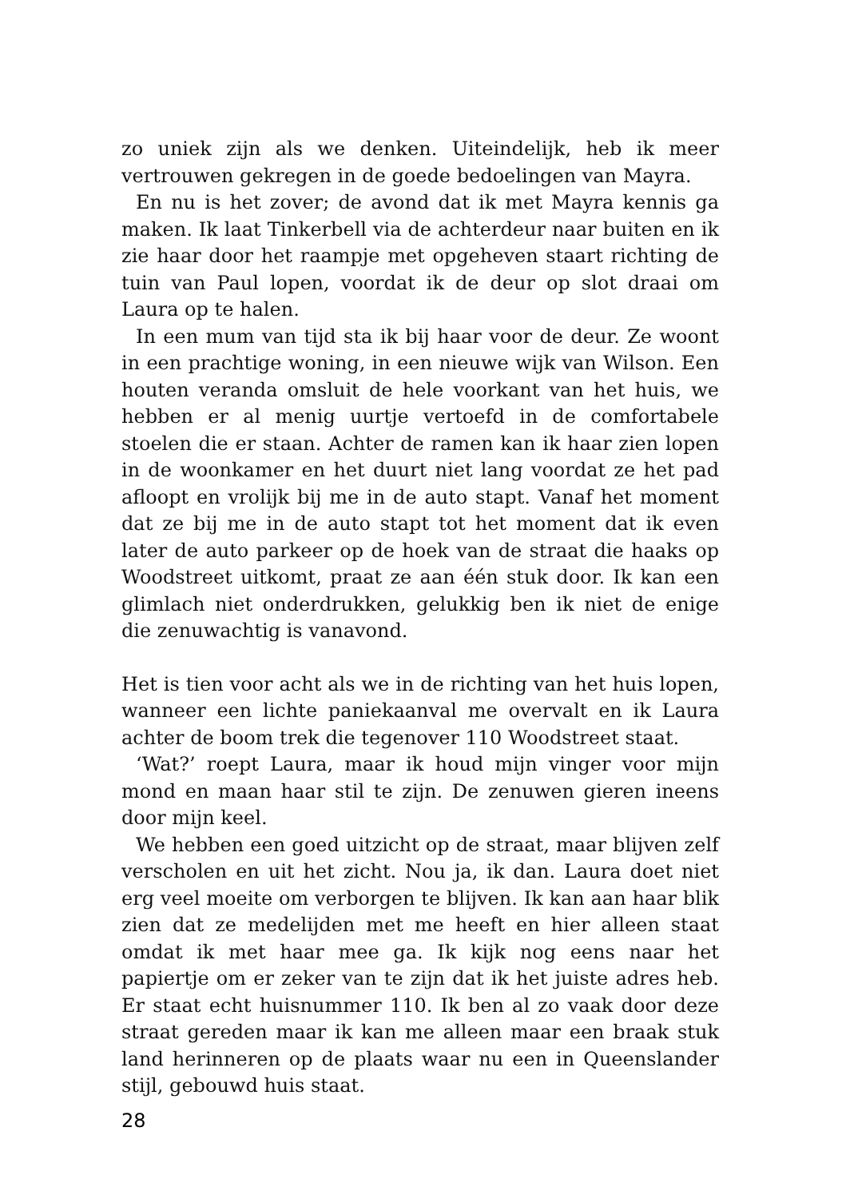zo uniek zijn als we denken. Uiteindelijk, heb ik meer vertrouwen gekregen in de goede bedoelingen van Mayra.
En nu is het zover; de avond dat ik met Mayra kennis ga maken. Ik laat Tinkerbell via de achterdeur naar buiten en ik zie haar door het raampje met opgeheven staart richting de tuin van Paul lopen, voordat ik de deur op slot draai om Laura op te halen.
In een mum van tijd sta ik bij haar voor de deur. Ze woont in een prachtige woning, in een nieuwe wijk van Wilson. Een houten veranda omsluit de hele voorkant van het huis, we hebben er al menig uurtje vertoefd in de comfortabele stoelen die er staan. Achter de ramen kan ik haar zien lopen in de woonkamer en het duurt niet lang voordat ze het pad afloopt en vrolijk bij me in de auto stapt. Vanaf het moment dat ze bij me in de auto stapt tot het moment dat ik even later de auto parkeer op de hoek van de straat die haaks op Woodstreet uitkomt, praat ze aan één stuk door. Ik kan een glimlach niet onderdrukken, gelukkig ben ik niet de enige die zenuwachtig is vanavond.
Het is tien voor acht als we in de richting van het huis lopen, wanneer een lichte paniekaanval me overvalt en ik Laura achter de boom trek die tegenover 110 Woodstreet staat.
‘Wat?’ roept Laura, maar ik houd mijn vinger voor mijn mond en maan haar stil te zijn. De zenuwen gieren ineens door mijn keel.
We hebben een goed uitzicht op de straat, maar blijven zelf verscholen en uit het zicht. Nou ja, ik dan. Laura doet niet erg veel moeite om verborgen te blijven. Ik kan aan haar blik zien dat ze medelijden met me heeft en hier alleen staat omdat ik met haar mee ga. Ik kijk nog eens naar het papiertje om er zeker van te zijn dat ik het juiste adres heb. Er staat echt huisnummer 110. Ik ben al zo vaak door deze straat gereden maar ik kan me alleen maar een braak stuk land herinneren op de plaats waar nu een in Queenslander stijl, gebouwd huis staat.
28